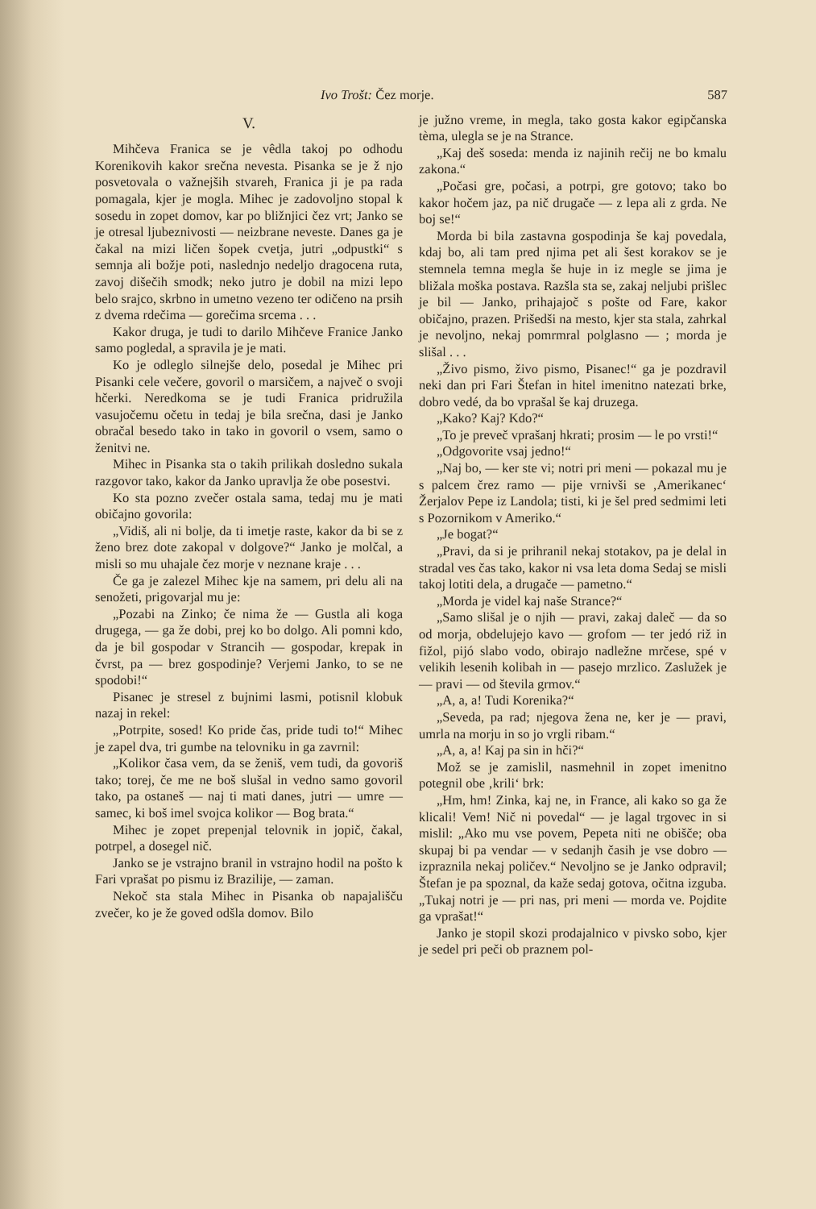Ivo Trošt: Čez morje. 587
V.
Mihčeva Franica se je vêdla takoj po odhodu Korenikovih kakor srečna nevesta. Pisanka se je ž njo posvetovala o važnejših stvareh, Franica ji je pa rada pomagala, kjer je mogla. Mihec je zadovoljno stopal k sosedu in zopet domov, kar po bližnjici čez vrt; Janko se je otresal ljubeznivosti — neizbrane neveste. Danes ga je čakal na mizi ličen šopek cvetja, jutri „odpustki“ s semnja ali božje poti, naslednjo nedeljo dragocena ruta, zavoj dišečih smodk; neko jutro je dobil na mizi lepo belo srajco, skrbno in umetno vezeno ter odičeno na prsih z dvema rdečima — gorečima srcema . . .
Kakor druga, je tudi to darilo Mihčeve Franice Janko samo pogledal, a spravila je je mati.
Ko je odleglo silnejše delo, posedal je Mihec pri Pisanki cele večere, govoril o marsičem, a največ o svoji hčerki. Neredkoma se je tudi Franica pridružila vasujočemu očetu in tedaj je bila srečna, dasi je Janko obračal besedo tako in tako in govoril o vsem, samo o ženitvi ne.
Mihec in Pisanka sta o takih prilikah dosledno sukala razgovor tako, kakor da Janko upravlja že obe posestvi.
Ko sta pozno zvečer ostala sama, tedaj mu je mati običajno govorila:
„Vidiš, ali ni bolje, da ti imetje raste, kakor da bi se z ženo brez dote zakopal v dolgove?“ Janko je molčal, a misli so mu uhajale čez morje v neznane kraje . . .
Če ga je zalezel Mihec kje na samem, pri delu ali na senožeti, prigovarjal mu je:
„Pozabi na Zinko; če nima že — Gustla ali koga drugega, — ga že dobi, prej ko bo dolgo. Ali pomni kdo, da je bil gospodar v Strancih — gospodar, krepak in čvrst, pa — brez gospodinje? Verjemi Janko, to se ne spodobi!“
Pisanec je stresel z bujnimi lasmi, potisnil klobuk nazaj in rekel:
„Potrpite, sosed! Ko pride čas, pride tudi to!“ Mihec je zapel dva, tri gumbe na telovniku in ga zavrnil:
„Kolikor časa vem, da se ženiš, vem tudi, da govoriš tako; torej, če me ne boš slušal in vedno samo govoril tako, pa ostaneš — naj ti mati danes, jutri — umre — samec, ki boš imel svojca kolikor — Bog brata.“
Mihec je zopet prepenjal telovnik in jopič, čakal, potrpel, a dosegel nič.
Janko se je vstrajno branil in vstrajno hodil na pošto k Fari vprašat po pismu iz Brazilije, — zaman.
Nekoč sta stala Mihec in Pisanka ob napajališču zvečer, ko je že goved odšla domov. Bilo
je južno vreme, in megla, tako gosta kakor egipčanska tèma, ulegla se je na Strance.
„Kaj deš soseda: menda iz najinih rečij ne bo kmalu zakona.“
„Počasi gre, počasi, a potrpi, gre gotovo; tako bo kakor hočem jaz, pa nič drugače — z lepa ali z grda. Ne boj se!“
Morda bi bila zastavna gospodinja še kaj povedala, kdaj bo, ali tam pred njima pet ali šest korakov se je stemnela temna megla še huje in iz megle se jima je bližala moška postava. Razšla sta se, zakaj neljubi prišlec je bil — Janko, prihajajoč s pošte od Fare, kakor običajno, prazen. Prišedši na mesto, kjer sta stala, zahrkal je nevoljno, nekaj pomrmral polglasno — ; morda je slišal . . .
„Živo pismo, živo pismo, Pisanec!“ ga je pozdravil neki dan pri Fari Štefan in hitel imenitno natezati brke, dobro vedé, da bo vprašal še kaj druzega.
„Kako? Kaj? Kdo?“
„To je preveč vprašanj hkrati; prosim — le po vrsti!“
„Odgovorite vsaj jedno!“
„Naj bo, — ker ste vi; notri pri meni — pokazal mu je s palcem črez ramo — pije vrnivši se ‚Amerikanec‘ Žerjalov Pepe iz Landola; tisti, ki je šel pred sedmimi leti s Pozornikom v Ameriko.“
„Je bogat?“
„Pravi, da si je prihranil nekaj stotakov, pa je delal in stradal ves čas tako, kakor ni vsa leta doma Sedaj se misli takoj lotiti dela, a drugače — pametno.“
„Morda je videl kaj naše Strance?“
„Samo slišal je o njih — pravi, zakaj daleč — da so od morja, obdelujejo kavo — grofom — ter jedó riž in fižol, pijó slabo vodo, obirajo nadležne mrčese, spé v velikih lesenih kolibah in — pasejo mrzlico. Zaslužek je — pravi — od števila grmov.“
„A, a, a! Tudi Korenika?“
„Seveda, pa rad; njegova žena ne, ker je — pravi, umrla na morju in so jo vrgli ribam.“
„A, a, a! Kaj pa sin in hči?“
Mož se je zamislil, nasmehnil in zopet imenitno potegnil obe ‚krili‘ brk:
„Hm, hm! Zinka, kaj ne, in France, ali kako so ga že klicali! Vem! Nič ni povedal“ — je lagal trgovec in si mislil: „Ako mu vse povem, Pepeta niti ne obišče; oba skupaj bi pa vendar — v sedanjh časih je vse dobro — izpraznila nekaj poličev.“ Nevoljno se je Janko odpravil; Štefan je pa spoznal, da kaže sedaj gotova, očitna izguba. „Tukaj notri je — pri nas, pri meni — morda ve. Pojdite ga vprašat!“
Janko je stopil skozi prodajalnico v pivsko sobo, kjer je sedel pri peči ob praznem pol-